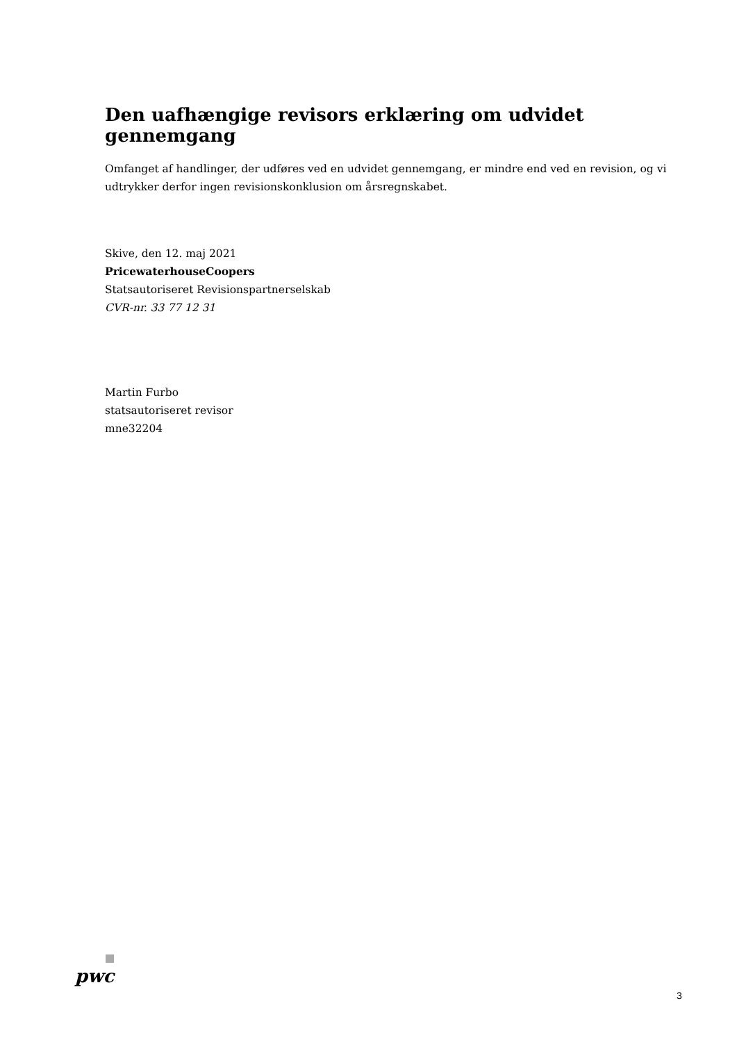Den uafhængige revisors erklæring om udvidet gennemgang
Omfanget af handlinger, der udføres ved en udvidet gennemgang, er mindre end ved en revision, og vi udtrykker derfor ingen revisionskonklusion om årsregnskabet.
Skive, den 12. maj 2021
PricewaterhouseCoopers
Statsautoriseret Revisionspartnerselskab
CVR-nr. 33 77 12 31
Martin Furbo
statsautoriseret revisor
mne32204
pwc
3